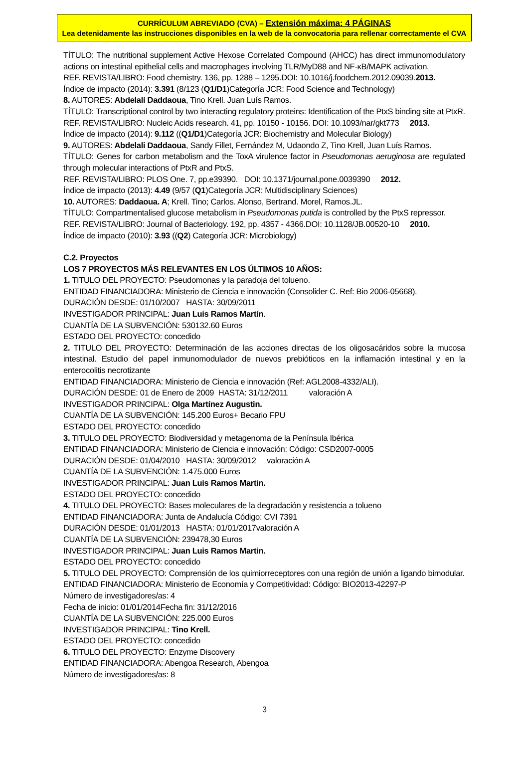CURRÍCULUM ABREVIADO (CVA) – Extensión máxima: 4 PÁGINAS
Lea detenidamente las instrucciones disponibles en la web de la convocatoria para rellenar correctamente el CVA
TÍTULO: The nutritional supplement Active Hexose Correlated Compound (AHCC) has direct immunomodulatory actions on intestinal epithelial cells and macrophages involving TLR/MyD88 and NF-κB/MAPK activation.
REF. REVISTA/LIBRO: Food chemistry. 136, pp. 1288 – 1295.DOI: 10.1016/j.foodchem.2012.09039.2013.
Índice de impacto (2014): 3.391 (8/123 (Q1/D1)Categoría JCR: Food Science and Technology)
8. AUTORES: Abdelalí Daddaoua, Tino Krell. Juan Luís Ramos.
TÍTULO: Transcriptional control by two interacting regulatory proteins: Identification of the PtxS binding site at PtxR.
REF. REVISTA/LIBRO: Nucleic Acids research. 41, pp. 10150 - 10156. DOI: 10.1093/nar/gkt773 2013.
Índice de impacto (2014): 9.112 ((Q1/D1)Categoría JCR: Biochemistry and Molecular Biology)
9. AUTORES: Abdelali Daddaoua, Sandy Fillet, Fernández M, Udaondo Z, Tino Krell, Juan Luís Ramos.
TÍTULO: Genes for carbon metabolism and the ToxA virulence factor in Pseudomonas aeruginosa are regulated through molecular interactions of PtxR and PtxS.
REF. REVISTA/LIBRO: PLOS One. 7, pp.e39390. DOI: 10.1371/journal.pone.0039390 2012.
Índice de impacto (2013): 4.49 (9/57 (Q1)Categoría JCR: Multidisciplinary Sciences)
10. AUTORES: Daddaoua. A; Krell. Tino; Carlos. Alonso, Bertrand. Morel, Ramos.JL.
TÍTULO: Compartmentalised glucose metabolism in Pseudomonas putida is controlled by the PtxS repressor.
REF. REVISTA/LIBRO: Journal of Bacteriology. 192, pp. 4357 - 4366.DOI: 10.1128/JB.00520-10 2010.
Índice de impacto (2010): 3.93 ((Q2) Categoría JCR: Microbiology)
C.2. Proyectos
LOS 7 PROYECTOS MÁS RELEVANTES EN LOS ÚLTIMOS 10 AÑOS:
1. TITULO DEL PROYECTO: Pseudomonas y la paradoja del tolueno.
ENTIDAD FINANCIADORA: Ministerio de Ciencia e innovación (Consolider C. Ref: Bio 2006-05668).
DURACIÓN DESDE: 01/10/2007 HASTA: 30/09/2011
INVESTIGADOR PRINCIPAL: Juan Luis Ramos Martín.
CUANTÍA DE LA SUBVENCIÓN: 530132.60 Euros
ESTADO DEL PROYECTO: concedido
2. TITULO DEL PROYECTO: Determinación de las acciones directas de los oligosacáridos sobre la mucosa intestinal. Estudio del papel inmunomodulador de nuevos prebióticos en la inflamación intestinal y en la enterocolitis necrotizante
ENTIDAD FINANCIADORA: Ministerio de Ciencia e innovación (Ref: AGL2008-4332/ALI).
DURACIÓN DESDE: 01 de Enero de 2009 HASTA: 31/12/2011 valoración A
INVESTIGADOR PRINCIPAL: Olga Martínez Augustin.
CUANTÍA DE LA SUBVENCIÓN: 145.200 Euros+ Becario FPU
ESTADO DEL PROYECTO: concedido
3. TITULO DEL PROYECTO: Biodiversidad y metagenoma de la Península Ibérica
ENTIDAD FINANCIADORA: Ministerio de Ciencia e innovación: Código: CSD2007-0005
DURACIÓN DESDE: 01/04/2010 HASTA: 30/09/2012 valoración A
CUANTÍA DE LA SUBVENCIÓN: 1.475.000 Euros
INVESTIGADOR PRINCIPAL: Juan Luis Ramos Martin.
ESTADO DEL PROYECTO: concedido
4. TITULO DEL PROYECTO: Bases moleculares de la degradación y resistencia a tolueno
ENTIDAD FINANCIADORA: Junta de Andalucía Código: CVI 7391
DURACIÓN DESDE: 01/01/2013 HASTA: 01/01/2017valoración A
CUANTÍA DE LA SUBVENCIÓN: 239478,30 Euros
INVESTIGADOR PRINCIPAL: Juan Luis Ramos Martin.
ESTADO DEL PROYECTO: concedido
5. TITULO DEL PROYECTO: Comprensión de los quimiorreceptores con una región de unión a ligando bimodular.
ENTIDAD FINANCIADORA: Ministerio de Economía y Competitividad: Código: BIO2013-42297-P
Número de investigadores/as: 4
Fecha de inicio: 01/01/2014Fecha fin: 31/12/2016
CUANTÍA DE LA SUBVENCIÓN: 225.000 Euros
INVESTIGADOR PRINCIPAL: Tino Krell.
ESTADO DEL PROYECTO: concedido
6. TITULO DEL PROYECTO: Enzyme Discovery
ENTIDAD FINANCIADORA: Abengoa Research, Abengoa
Número de investigadores/as: 8
3